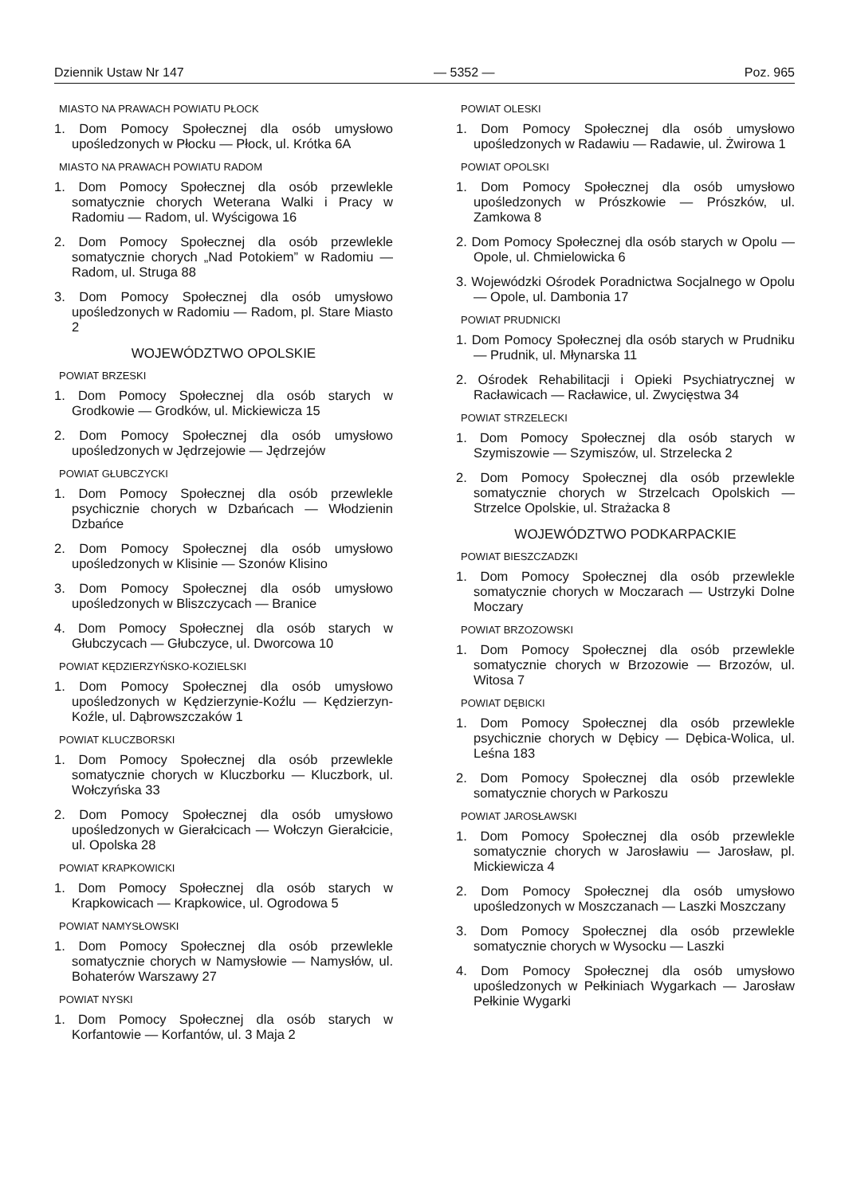Dziennik Ustaw Nr 147 — 5352 — Poz. 965
MIASTO NA PRAWACH POWIATU PŁOCK
1. Dom Pomocy Społecznej dla osób umysłowo upośledzonych w Płocku — Płock, ul. Krótka 6A
MIASTO NA PRAWACH POWIATU RADOM
1. Dom Pomocy Społecznej dla osób przewlekle somatycznie chorych Weterana Walki i Pracy w Radomiu — Radom, ul. Wyścigowa 16
2. Dom Pomocy Społecznej dla osób przewlekle somatycznie chorych „Nad Potokiem” w Radomiu — Radom, ul. Struga 88
3. Dom Pomocy Społecznej dla osób umysłowo upośledzonych w Radomiu — Radom, pl. Stare Miasto 2
WOJEWÓDZTWO OPOLSKIE
POWIAT BRZESKI
1. Dom Pomocy Społecznej dla osób starych w Grodkowie — Grodków, ul. Mickiewicza 15
2. Dom Pomocy Społecznej dla osób umysłowo upośledzonych w Jędrzejowie — Jędrzejów
POWIAT GŁUBCZYCKI
1. Dom Pomocy Społecznej dla osób przewlekle psychicznie chorych w Dzbańcach — Włodzienin Dzbańce
2. Dom Pomocy Społecznej dla osób umysłowo upośledzonych w Klisinie — Szonów Klisino
3. Dom Pomocy Społecznej dla osób umysłowo upośledzonych w Bliszczycach — Branice
4. Dom Pomocy Społecznej dla osób starych w Głubczycach — Głubczyce, ul. Dworcowa 10
POWIAT KĘDZIERZYŃSKO-KOZIELSKI
1. Dom Pomocy Społecznej dla osób umysłowo upośledzonych w Kędzierzynie-Koźlu — Kędzierzyn-Koźle, ul. Dąbrowszczaków 1
POWIAT KLUCZBORSKI
1. Dom Pomocy Społecznej dla osób przewlekle somatycznie chorych w Kluczborku — Kluczbork, ul. Wołczyńska 33
2. Dom Pomocy Społecznej dla osób umysłowo upośledzonych w Gierałcicach — Wołczyn Gierałcicie, ul. Opolska 28
POWIAT KRAPKOWICKI
1. Dom Pomocy Społecznej dla osób starych w Krapkowicach — Krapkowice, ul. Ogrodowa 5
POWIAT NAMYSŁOWSKI
1. Dom Pomocy Społecznej dla osób przewlekle somatycznie chorych w Namysłowie — Namysłów, ul. Bohaterów Warszawy 27
POWIAT NYSKI
1. Dom Pomocy Społecznej dla osób starych w Korfantowie — Korfantów, ul. 3 Maja 2
POWIAT OLESKI
1. Dom Pomocy Społecznej dla osób umysłowo upośledzonych w Radawiu — Radawie, ul. Żwirowa 1
POWIAT OPOLSKI
1. Dom Pomocy Społecznej dla osób umysłowo upośledzonych w Prószkowie — Prószków, ul. Zamkowa 8
2. Dom Pomocy Społecznej dla osób starych w Opolu — Opole, ul. Chmielowicka 6
3. Wojewódzki Ośrodek Poradnictwa Socjalnego w Opolu — Opole, ul. Dambonia 17
POWIAT PRUDNICKI
1. Dom Pomocy Społecznej dla osób starych w Prudniku — Prudnik, ul. Młynarska 11
2. Ośrodek Rehabilitacji i Opieki Psychiatrycznej w Racławicach — Racławice, ul. Zwycięstwa 34
POWIAT STRZELECKI
1. Dom Pomocy Społecznej dla osób starych w Szymiszowie — Szymiszów, ul. Strzelecka 2
2. Dom Pomocy Społecznej dla osób przewlekle somatycznie chorych w Strzelcach Opolskich — Strzelce Opolskie, ul. Strażacka 8
WOJEWÓDZTWO PODKARPACKIE
POWIAT BIESZCZADZKI
1. Dom Pomocy Społecznej dla osób przewlekle somatycznie chorych w Moczarach — Ustrzyki Dolne Moczary
POWIAT BRZOZOWSKI
1. Dom Pomocy Społecznej dla osób przewlekle somatycznie chorych w Brzozowie — Brzozów, ul. Witosa 7
POWIAT DĘBICKI
1. Dom Pomocy Społecznej dla osób przewlekle psychicznie chorych w Dębicy — Dębica-Wolica, ul. Leśna 183
2. Dom Pomocy Społecznej dla osób przewlekle somatycznie chorych w Parkoszu
POWIAT JAROSŁAWSKI
1. Dom Pomocy Społecznej dla osób przewlekle somatycznie chorych w Jarosławiu — Jarosław, pl. Mickiewicza 4
2. Dom Pomocy Społecznej dla osób umysłowo upośledzonych w Moszczanach — Laszki Moszczany
3. Dom Pomocy Społecznej dla osób przewlekle somatycznie chorych w Wysocku — Laszki
4. Dom Pomocy Społecznej dla osób umysłowo upośledzonych w Pełkiniach Wygarkach — Jarosław Pełkinie Wygarki